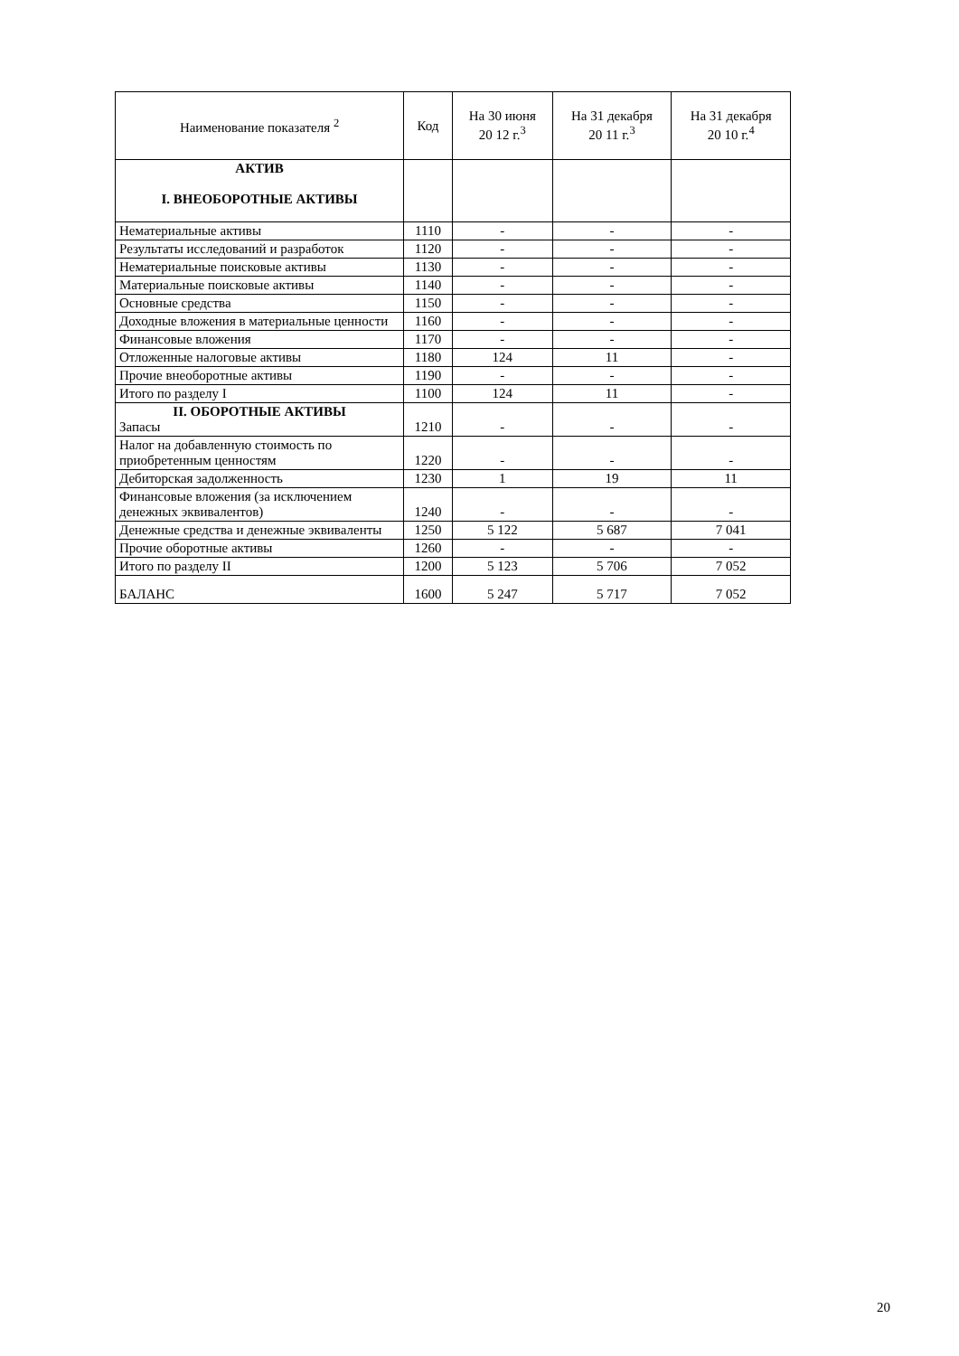| Наименование показателя <sup>2</sup> | Код | На 30 июня 20 12 г.<sup>3</sup> | На 31 декабря 20 11 г.<sup>3</sup> | На 31 декабря 20 10 г.<sup>4</sup> |
| --- | --- | --- | --- | --- |
| АКТИВ I. ВНЕОБОРОТНЫЕ АКТИВЫ | | | | |
| Нематериальные активы | 1110 | - | - | - |
| Результаты исследований и разработок | 1120 | - | - | - |
| Нематериальные поисковые активы | 1130 | - | - | - |
| Материальные поисковые активы | 1140 | - | - | - |
| Основные средства | 1150 | - | - | - |
| Доходные вложения в материальные ценности | 1160 | - | - | - |
| Финансовые вложения | 1170 | - | - | - |
| Отложенные налоговые активы | 1180 | 124 | 11 | - |
| Прочие внеоборотные активы | 1190 | - | - | - |
| Итого по разделу I | 1100 | 124 | 11 | - |
| II. ОБОРОТНЫЕ АКТИВЫ Запасы | 1210 | - | - | - |
| Налог на добавленную стоимость по приобретенным ценностям | 1220 | - | - | - |
| Дебиторская задолженность | 1230 | 1 | 19 | 11 |
| Финансовые вложения (за исключением денежных эквивалентов) | 1240 | - | - | - |
| Денежные средства и денежные эквиваленты | 1250 | 5 122 | 5 687 | 7 041 |
| Прочие оборотные активы | 1260 | - | - | - |
| Итого по разделу II | 1200 | 5 123 | 5 706 | 7 052 |
| БАЛАНС | 1600 | 5 247 | 5 717 | 7 052 |
20